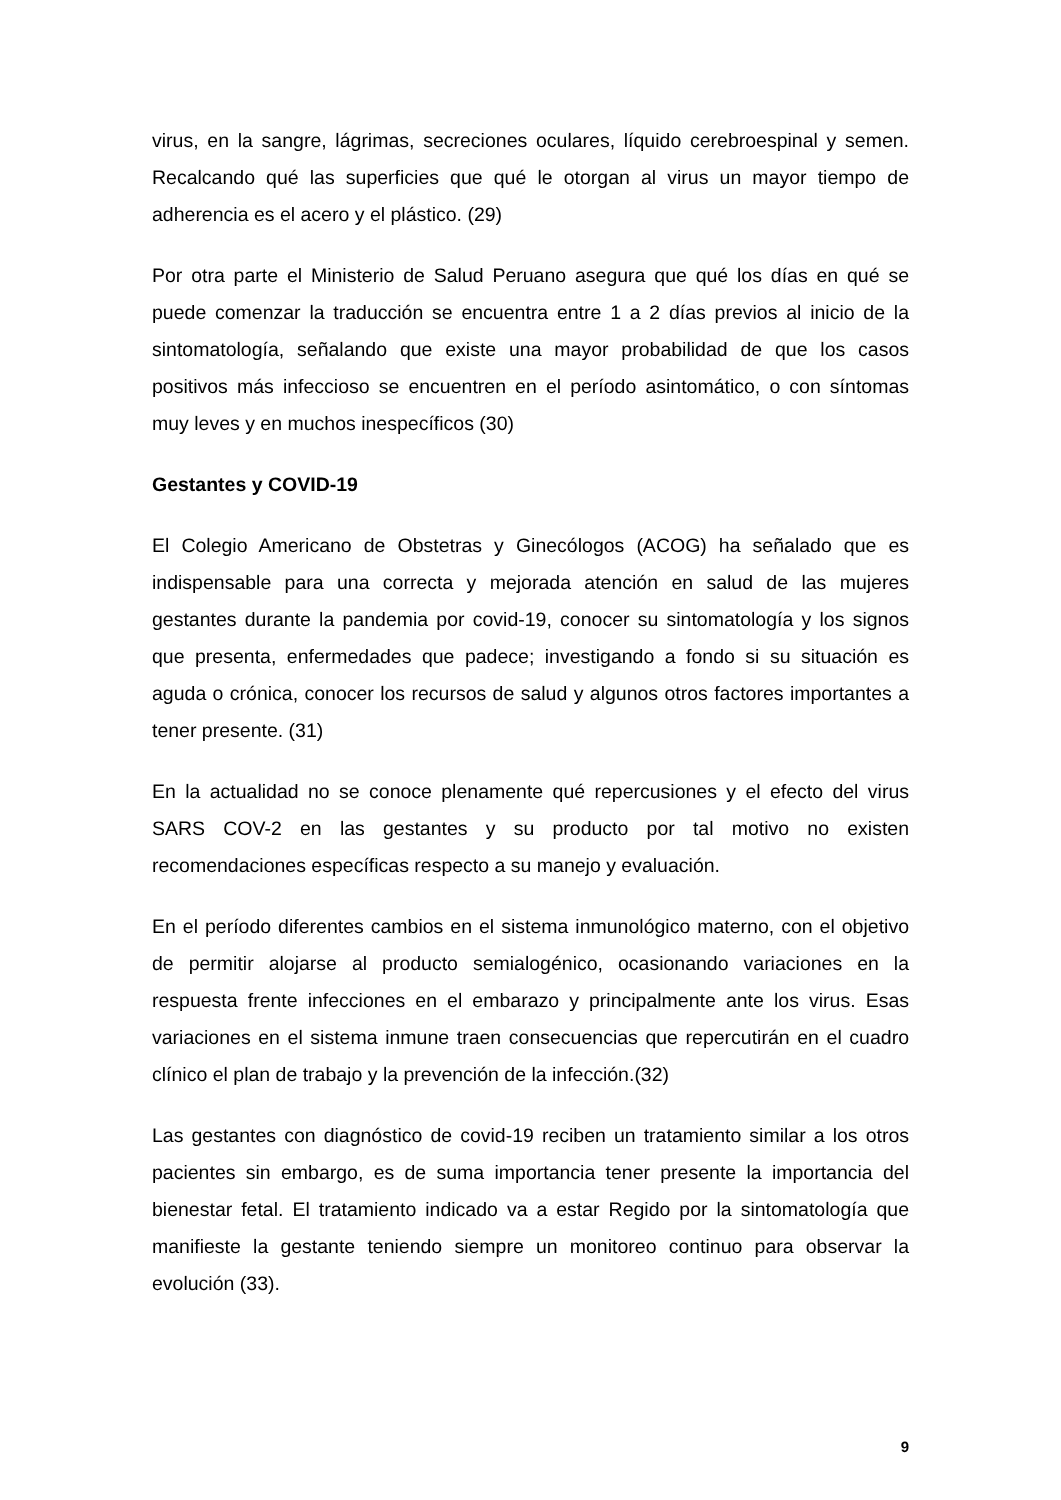virus, en la sangre, lágrimas, secreciones oculares, líquido cerebroespinal y semen. Recalcando qué las superficies que qué le otorgan al virus un mayor tiempo de adherencia es el acero y el plástico. (29)
Por otra parte el Ministerio de Salud Peruano asegura que qué los días en qué se puede comenzar la traducción se encuentra entre 1 a 2 días previos al inicio de la sintomatología, señalando que existe una mayor probabilidad de que los casos positivos más infeccioso se encuentren en el período asintomático, o con síntomas muy leves y en muchos inespecíficos (30)
Gestantes y COVID-19
El Colegio Americano de Obstetras y Ginecólogos (ACOG) ha señalado que es indispensable para una correcta y mejorada atención en salud de las mujeres gestantes durante la pandemia por covid-19, conocer su sintomatología y los signos que presenta, enfermedades que padece; investigando a fondo si su situación es aguda o crónica, conocer los recursos de salud y algunos otros factores importantes a tener presente. (31)
En la actualidad no se conoce plenamente qué repercusiones y el efecto del virus SARS COV-2 en las gestantes y su producto por tal motivo no existen recomendaciones específicas respecto a su manejo y evaluación.
En el período diferentes cambios en el sistema inmunológico materno, con el objetivo de permitir alojarse al producto semialogénico, ocasionando variaciones en la respuesta frente infecciones en el embarazo y principalmente ante los virus. Esas variaciones en el sistema inmune traen consecuencias que repercutirán en el cuadro clínico el plan de trabajo y la prevención de la infección.(32)
Las gestantes con diagnóstico de covid-19 reciben un tratamiento similar a los otros pacientes sin embargo, es de suma importancia tener presente la importancia del bienestar fetal. El tratamiento indicado va a estar Regido por la sintomatología que manifieste la gestante teniendo siempre un monitoreo continuo para observar la evolución (33).
9